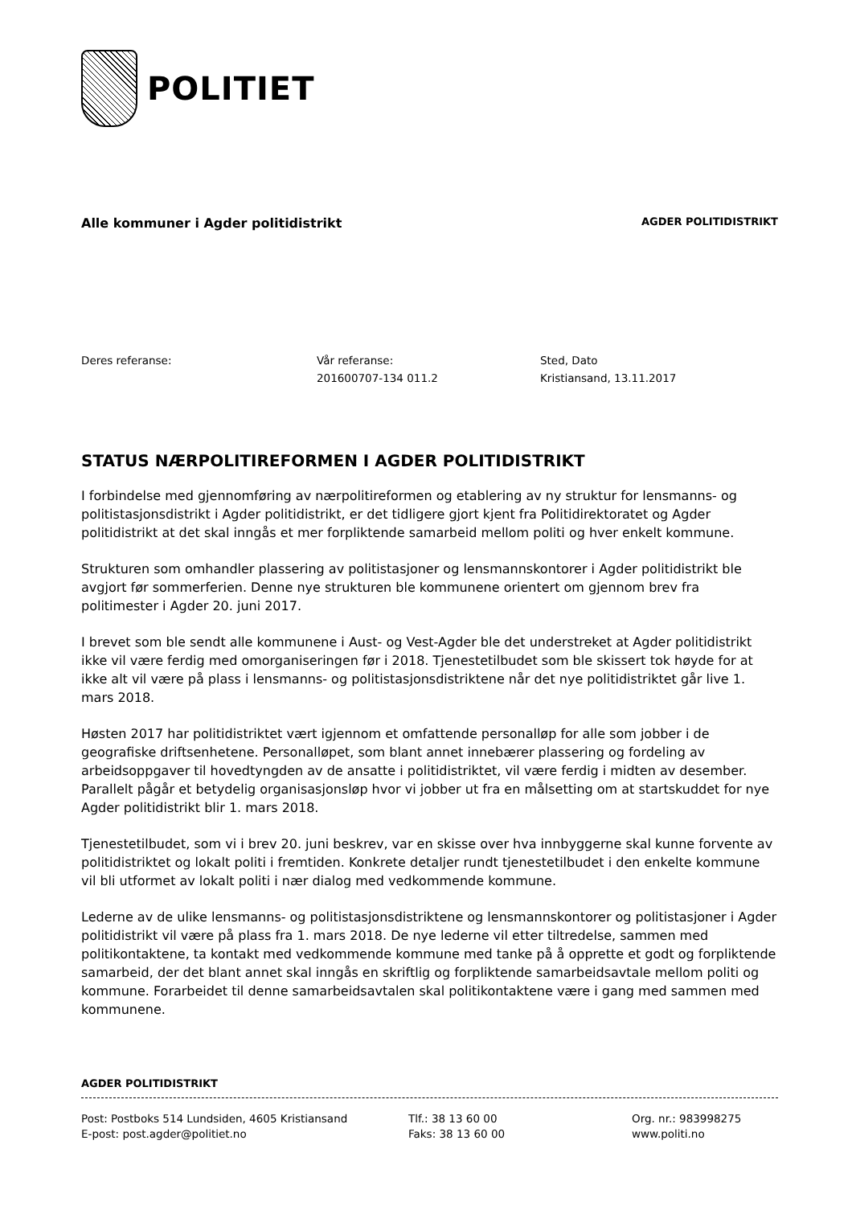POLITIET
Alle kommuner i Agder politidistrikt
AGDER POLITIDISTRIKT
Deres referanse: Vår referanse:
201600707-134 011.2
Sted, Dato
Kristiansand, 13.11.2017
STATUS NÆRPOLITIREFORMEN I AGDER POLITIDISTRIKT
I forbindelse med gjennomføring av nærpolitireformen og etablering av ny struktur for lensmanns- og politistasjonsdistrikt i Agder politidistrikt, er det tidligere gjort kjent fra Politidirektoratet og Agder politidistrikt at det skal inngås et mer forpliktende samarbeid mellom politi og hver enkelt kommune.
Strukturen som omhandler plassering av politistasjoner og lensmannskontorer i Agder politidistrikt ble avgjort før sommerferien. Denne nye strukturen ble kommunene orientert om gjennom brev fra politimester i Agder 20. juni 2017.
I brevet som ble sendt alle kommunene i Aust- og Vest-Agder ble det understreket at Agder politidistrikt ikke vil være ferdig med omorganiseringen før i 2018. Tjenestetilbudet som ble skissert tok høyde for at ikke alt vil være på plass i lensmanns- og politistasjonsdistriktene når det nye politidistriktet går live 1. mars 2018.
Høsten 2017 har politidistriktet vært igjennom et omfattende personalløp for alle som jobber i de geografiske driftsenhetene. Personalløpet, som blant annet innebærer plassering og fordeling av arbeidsoppgaver til hovedtyngden av de ansatte i politidistriktet, vil være ferdig i midten av desember. Parallelt pågår et betydelig organisasjonsløp hvor vi jobber ut fra en målsetting om at startskuddet for nye Agder politidistrikt blir 1. mars 2018.
Tjenestetilbudet, som vi i brev 20. juni beskrev, var en skisse over hva innbyggerne skal kunne forvente av politidistriktet og lokalt politi i fremtiden. Konkrete detaljer rundt tjenestetilbudet i den enkelte kommune vil bli utformet av lokalt politi i nær dialog med vedkommende kommune.
Lederne av de ulike lensmanns- og politistasjonsdistriktene og lensmannskontorer og politistasjoner i Agder politidistrikt vil være på plass fra 1. mars 2018. De nye lederne vil etter tiltredelse, sammen med politikontaktene, ta kontakt med vedkommende kommune med tanke på å opprette et godt og forpliktende samarbeid, der det blant annet skal inngås en skriftlig og forpliktende samarbeidsavtale mellom politi og kommune. Forarbeidet til denne samarbeidsavtalen skal politikontaktene være i gang med sammen med kommunene.
AGDER POLITIDISTRIKT
Post: Postboks 514 Lundsiden, 4605 Kristiansand
E-post: post.agder@politiet.no
Tlf.: 38 13 60 00
Faks: 38 13 60 00
Org. nr.: 983998275
www.politi.no